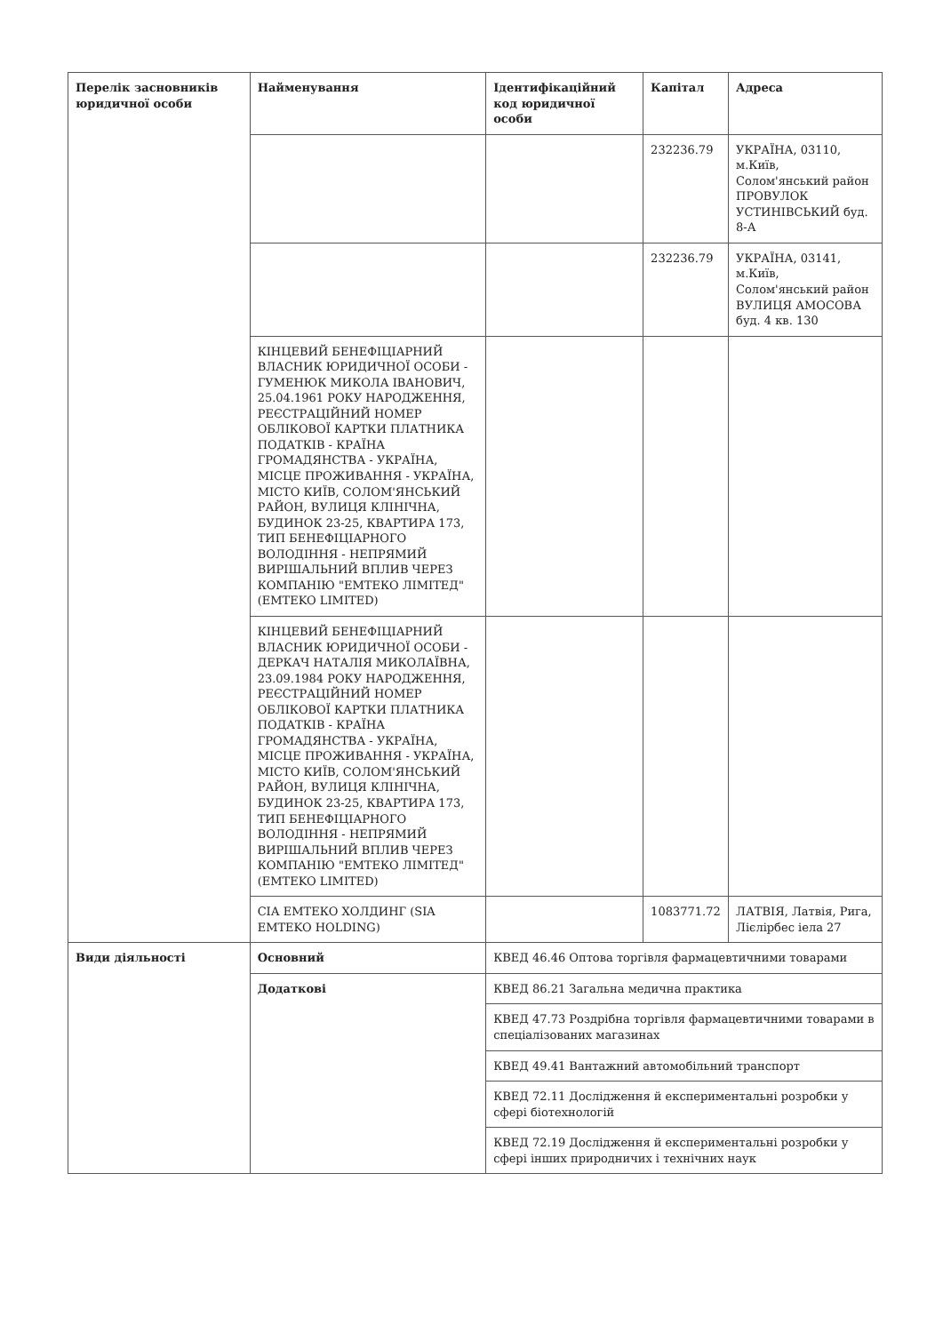| Перелік засновників юридичної особи | Найменування | Ідентифікаційний код юридичної особи | Капітал | Адреса |
| --- | --- | --- | --- | --- |
| | | | 232236.79 | УКРАЇНА, 03110, м.Київ, Солом'янський район ПРОВУЛОК УСТИНІВСЬКИЙ буд. 8-А |
| | | | 232236.79 | УКРАЇНА, 03141, м.Київ, Солом'янський район ВУЛИЦЯ АМОСОВА буд. 4 кв. 130 |
| | КІНЦЕВИЙ БЕНЕФІЦІАРНИЙ ВЛАСНИК ЮРИДИЧНОЇ ОСОБИ - ГУМЕНЮК МИКОЛА ІВАНОВИЧ, 25.04.1961 РОКУ НАРОДЖЕННЯ, РЕЄСТРАЦІЙНИЙ НОМЕР ОБЛІКОВОЇ КАРТКИ ПЛАТНИКА ПОДАТКІВ - КРАЇНА ГРОМАДЯНСТВА - УКРАЇНА, МІСЦЕ ПРОЖИВАННЯ - УКРАЇНА, МІСТО КИЇВ, СОЛОМ'ЯНСЬКИЙ РАЙОН, ВУЛИЦЯ КЛІНІЧНА, БУДИНОК 23-25, КВАРТИРА 173, ТИП БЕНЕФІЦІАРНОГО ВОЛОДІННЯ - НЕПРЯМИЙ ВИРІШАЛЬНИЙ ВПЛИВ ЧЕРЕЗ КОМПАНІЮ "ЕМТЕКО ЛІМІТЕД" (EMTEKO LIMITED) | | | |
| | КІНЦЕВИЙ БЕНЕФІЦІАРНИЙ ВЛАСНИК ЮРИДИЧНОЇ ОСОБИ - ДЕРКАЧ НАТАЛІЯ МИКОЛАЇВНА, 23.09.1984 РОКУ НАРОДЖЕННЯ, РЕЄСТРАЦІЙНИЙ НОМЕР ОБЛІКОВОЇ КАРТКИ ПЛАТНИКА ПОДАТКІВ - КРАЇНА ГРОМАДЯНСТВА - УКРАЇНА, МІСЦЕ ПРОЖИВАННЯ - УКРАЇНА, МІСТО КИЇВ, СОЛОМ'ЯНСЬКИЙ РАЙОН, ВУЛИЦЯ КЛІНІЧНА, БУДИНОК 23-25, КВАРТИРА 173, ТИП БЕНЕФІЦІАРНОГО ВОЛОДІННЯ - НЕПРЯМИЙ ВИРІШАЛЬНИЙ ВПЛИВ ЧЕРЕЗ КОМПАНІЮ "ЕМТЕКО ЛІМІТЕД" (EMTEKO LIMITED) | | | |
| | СІА ЕМТЕКО ХОЛДИНГ (SIA EMTEKO HOLDING) | | 1083771.72 | ЛАТВІЯ, Латвія, Рига, Лієлірбес іела 27 |
| Види діяльності | Основний | КВЕД 46.46 Оптова торгівля фармацевтичними товарами | | |
| | Додаткові | КВЕД 86.21 Загальна медична практика | | |
| | | КВЕД 47.73 Роздрібна торгівля фармацевтичними товарами в спеціалізованих магазинах | | |
| | | КВЕД 49.41 Вантажний автомобільний транспорт | | |
| | | КВЕД 72.11 Дослідження й експериментальні розробки у сфері біотехнологій | | |
| | | КВЕД 72.19 Дослідження й експериментальні розробки у сфері інших природничих і технічних наук | | |